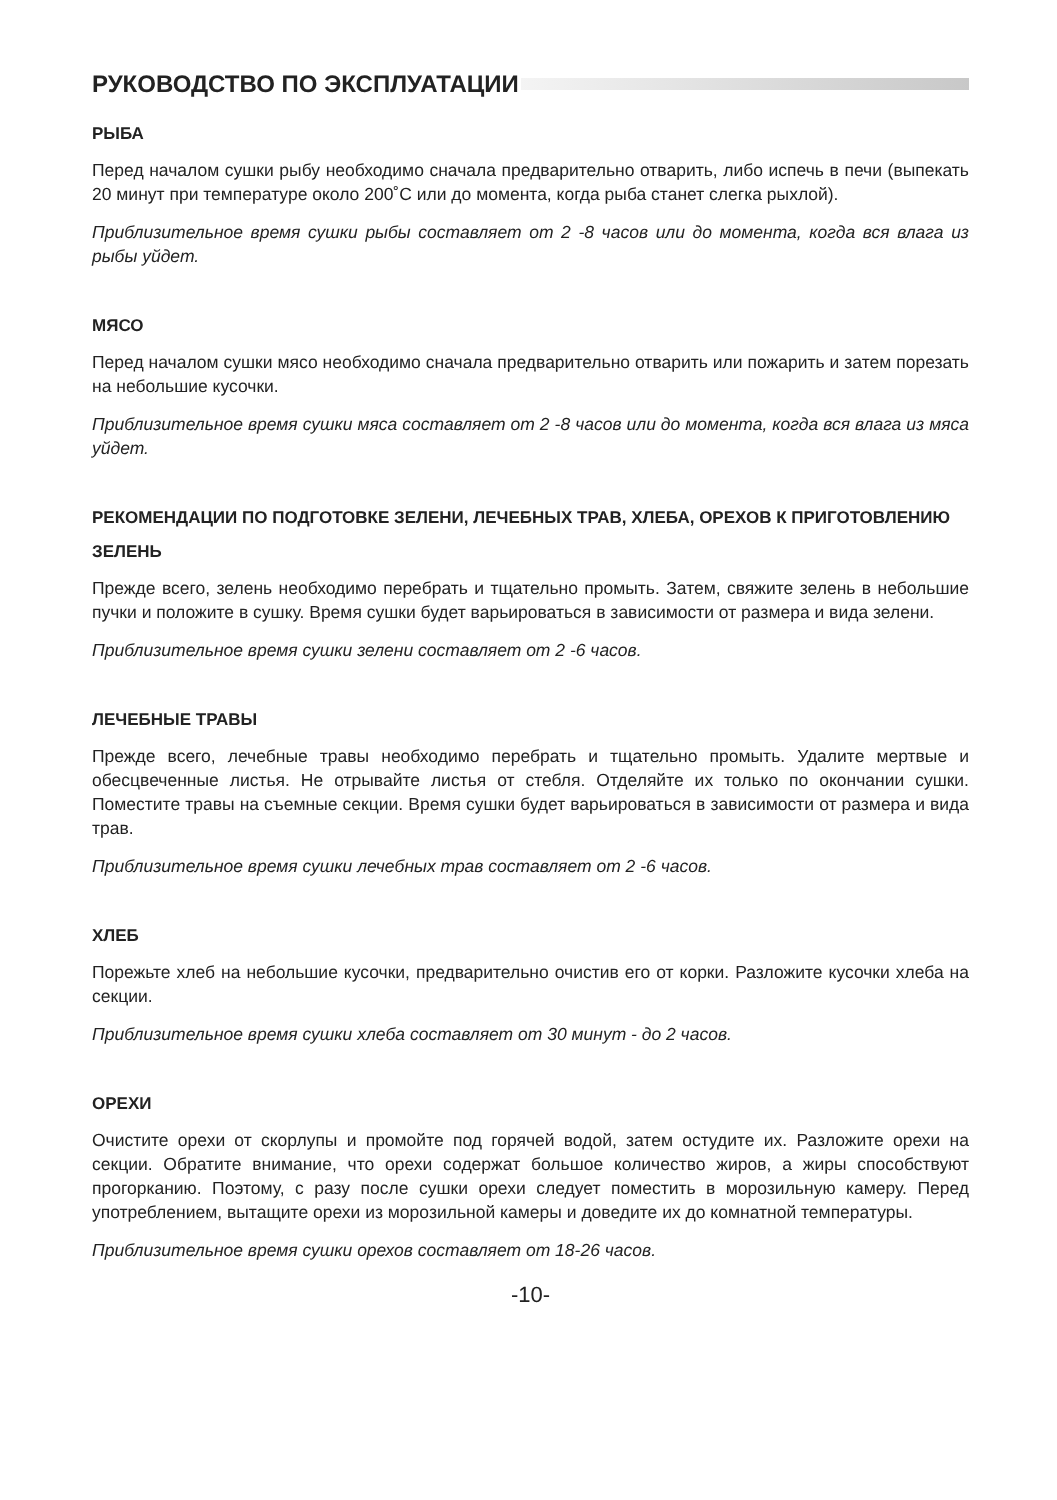РУКОВОДСТВО ПО ЭКСПЛУАТАЦИИ
РЫБА
Перед началом сушки рыбу необходимо сначала предварительно отварить, либо испечь в печи (выпекать 20 минут при температуре около 200˚С или до момента, когда рыба станет слегка рыхлой).
Приблизительное время сушки рыбы составляет от 2 -8 часов или до момента, когда вся влага из рыбы уйдет.
МЯСО
Перед началом сушки мясо необходимо сначала предварительно отварить или пожарить и затем порезать на небольшие кусочки.
Приблизительное время сушки мяса составляет от 2 -8 часов или до момента, когда вся влага из мяса уйдет.
РЕКОМЕНДАЦИИ ПО ПОДГОТОВКЕ ЗЕЛЕНИ, ЛЕЧЕБНЫХ ТРАВ, ХЛЕБА, ОРЕХОВ К ПРИГОТОВЛЕНИЮ
ЗЕЛЕНЬ
Прежде всего, зелень необходимо перебрать и тщательно промыть. Затем, свяжите зелень в небольшие пучки и положите в сушку. Время сушки будет варьироваться в зависимости от размера и вида зелени.
Приблизительное время сушки зелени составляет от 2 -6 часов.
ЛЕЧЕБНЫЕ ТРАВЫ
Прежде всего, лечебные травы необходимо перебрать и тщательно промыть. Удалите мертвые и обесцвеченные листья. Не отрывайте листья от стебля. Отделяйте их только по окончании сушки. Поместите травы на съемные секции. Время сушки будет варьироваться в зависимости от размера и вида трав.
Приблизительное время сушки лечебных трав составляет от 2 -6 часов.
ХЛЕБ
Порежьте хлеб на небольшие кусочки, предварительно очистив его от корки. Разложите кусочки хлеба на секции.
Приблизительное время сушки хлеба составляет от 30 минут - до 2 часов.
ОРЕХИ
Очистите орехи от скорлупы и промойте под горячей водой, затем остудите их. Разложите орехи на секции. Обратите внимание, что орехи содержат большое количество жиров, а жиры способствуют прогорканию. Поэтому, с разу после сушки орехи следует поместить в морозильную камеру. Перед употреблением, вытащите орехи из морозильной камеры и доведите их до комнатной температуры.
Приблизительное время сушки орехов составляет от 18-26 часов.
-10-